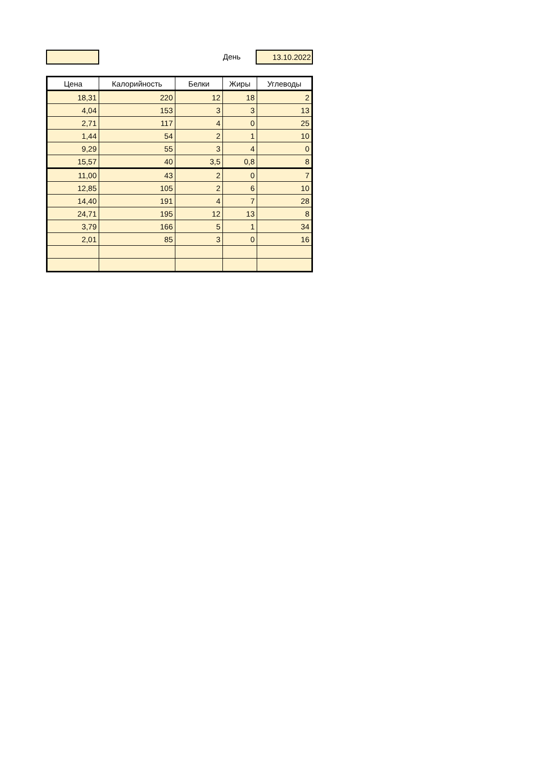День 13.10.2022
| Цена | Калорийность | Белки | Жиры | Углеводы |
| --- | --- | --- | --- | --- |
| 18,31 | 220 | 12 | 18 | 2 |
| 4,04 | 153 | 3 | 3 | 13 |
| 2,71 | 117 | 4 | 0 | 25 |
| 1,44 | 54 | 2 | 1 | 10 |
| 9,29 | 55 | 3 | 4 | 0 |
| 15,57 | 40 | 3,5 | 0,8 | 8 |
| 11,00 | 43 | 2 | 0 | 7 |
| 12,85 | 105 | 2 | 6 | 10 |
| 14,40 | 191 | 4 | 7 | 28 |
| 24,71 | 195 | 12 | 13 | 8 |
| 3,79 | 166 | 5 | 1 | 34 |
| 2,01 | 85 | 3 | 0 | 16 |